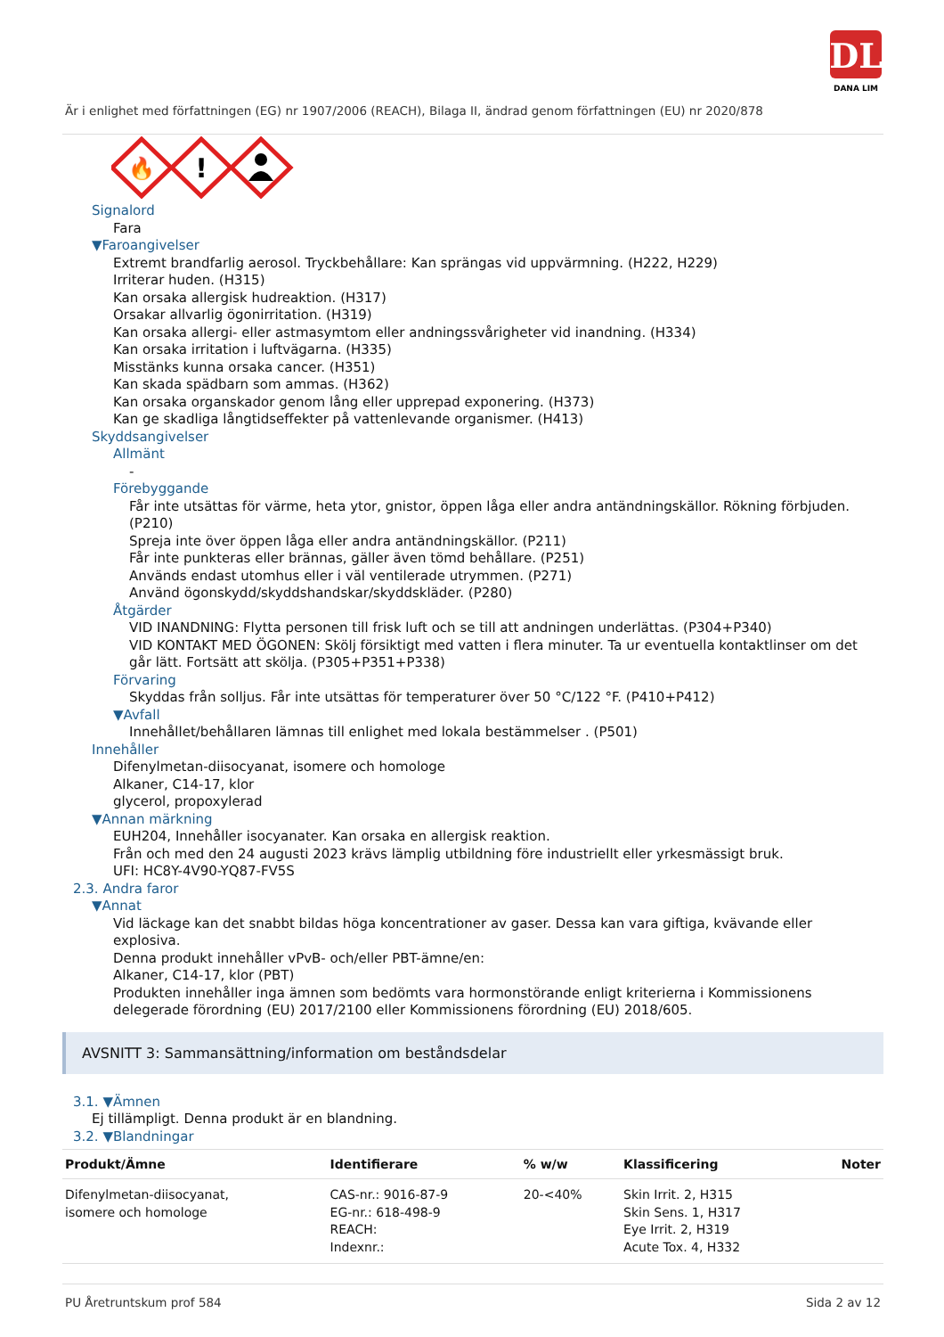DL
DANA LIM
Är i enlighet med författningen (EG) nr 1907/2006 (REACH), Bilaga II, ändrad genom författningen (EU) nr 2020/878
🔥
!
Signalord
Fara
▼Faroangivelser
Extremt brandfarlig aerosol. Tryckbehållare: Kan sprängas vid uppvärmning. (H222, H229)
Irriterar huden. (H315)
Kan orsaka allergisk hudreaktion. (H317)
Orsakar allvarlig ögonirritation. (H319)
Kan orsaka allergi- eller astmasymtom eller andningssvårigheter vid inandning. (H334)
Kan orsaka irritation i luftvägarna. (H335)
Misstänks kunna orsaka cancer. (H351)
Kan skada spädbarn som ammas. (H362)
Kan orsaka organskador genom lång eller upprepad exponering. (H373)
Kan ge skadliga långtidseffekter på vattenlevande organismer. (H413)
Skyddsangivelser
Allmänt
-
Förebyggande
Får inte utsättas för värme, heta ytor, gnistor, öppen låga eller andra antändningskällor. Rökning förbjuden. (P210)
Spreja inte över öppen låga eller andra antändningskällor. (P211)
Får inte punkteras eller brännas, gäller även tömd behållare. (P251)
Används endast utomhus eller i väl ventilerade utrymmen. (P271)
Använd ögonskydd/skyddshandskar/skyddskläder. (P280)
Åtgärder
VID INANDNING: Flytta personen till frisk luft och se till att andningen underlättas. (P304+P340)
VID KONTAKT MED ÖGONEN: Skölj försiktigt med vatten i flera minuter. Ta ur eventuella kontaktlinser om det går lätt. Fortsätt att skölja. (P305+P351+P338)
Förvaring
Skyddas från solljus. Får inte utsättas för temperaturer över 50 °C/122 °F. (P410+P412)
▼Avfall
Innehållet/behållaren lämnas till enlighet med lokala bestämmelser . (P501)
Innehåller
Difenylmetan-diisocyanat, isomere och homologe
Alkaner, C14-17, klor
glycerol, propoxylerad
▼Annan märkning
EUH204, Innehåller isocyanater. Kan orsaka en allergisk reaktion.
Från och med den 24 augusti 2023 krävs lämplig utbildning före industriellt eller yrkesmässigt bruk.
UFI: HC8Y-4V90-YQ87-FV5S
2.3. Andra faror
▼Annat
Vid läckage kan det snabbt bildas höga koncentrationer av gaser. Dessa kan vara giftiga, kvävande eller explosiva.
Denna produkt innehåller vPvB- och/eller PBT-ämne/en:
Alkaner, C14-17, klor (PBT)
Produkten innehåller inga ämnen som bedömts vara hormonstörande enligt kriterierna i Kommissionens delegerade förordning (EU) 2017/2100 eller Kommissionens förordning (EU) 2018/605.
AVSNITT 3: Sammansättning/information om beståndsdelar
3.1. ▼Ämnen
Ej tillämpligt. Denna produkt är en blandning.
3.2. ▼Blandningar
| Produkt/Ämne | Identifierare | % w/w | Klassificering | Noter |
| --- | --- | --- | --- | --- |
| Difenylmetan-diisocyanat, isomere och homologe | CAS-nr.: 9016-87-9 EG-nr.: 618-498-9 REACH: Indexnr.: | 20-<40% | Skin Irrit. 2, H315 Skin Sens. 1, H317 Eye Irrit. 2, H319 Acute Tox. 4, H332 | |
PU Åretruntskum prof 584 Sida 2 av 12